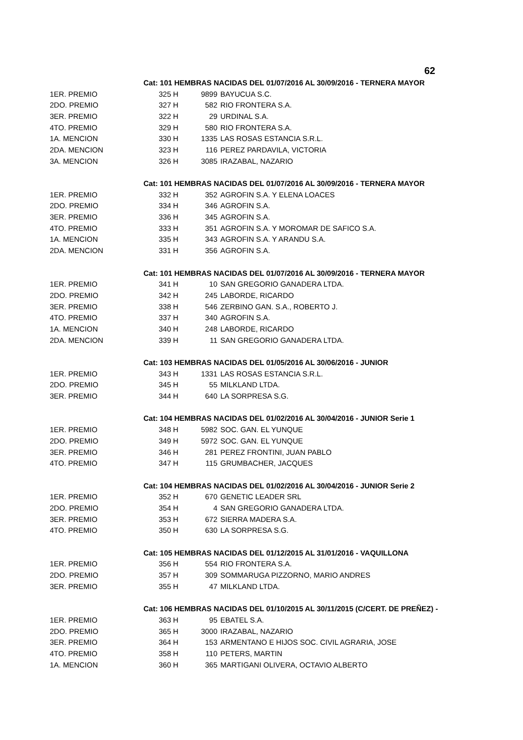62
| | Cat: 101 HEMBRAS NACIDAS DEL 01/07/2016 AL 30/09/2016 - TERNERA MAYOR | | | |
| 1ER. PREMIO | 325 | H | 9899 | BAYUCUA S.C. |
| 2DO. PREMIO | 327 | H | 582 | RIO FRONTERA S.A. |
| 3ER. PREMIO | 322 | H | 29 | URDINAL S.A. |
| 4TO. PREMIO | 329 | H | 580 | RIO FRONTERA S.A. |
| 1A. MENCION | 330 | H | 1335 | LAS ROSAS ESTANCIA S.R.L. |
| 2DA. MENCION | 323 | H | 116 | PEREZ PARDAVILA, VICTORIA |
| 3A. MENCION | 326 | H | 3085 | IRAZABAL, NAZARIO |
| | Cat: 101 HEMBRAS NACIDAS DEL 01/07/2016 AL 30/09/2016 - TERNERA MAYOR | | | |
| 1ER. PREMIO | 332 | H | 352 | AGROFIN S.A. Y ELENA LOACES |
| 2DO. PREMIO | 334 | H | 346 | AGROFIN S.A. |
| 3ER. PREMIO | 336 | H | 345 | AGROFIN S.A. |
| 4TO. PREMIO | 333 | H | 351 | AGROFIN S.A. Y MOROMAR DE SAFICO S.A. |
| 1A. MENCION | 335 | H | 343 | AGROFIN S.A. Y ARANDU S.A. |
| 2DA. MENCION | 331 | H | 356 | AGROFIN S.A. |
| | Cat: 101 HEMBRAS NACIDAS DEL 01/07/2016 AL 30/09/2016 - TERNERA MAYOR | | | |
| 1ER. PREMIO | 341 | H | 10 | SAN GREGORIO GANADERA LTDA. |
| 2DO. PREMIO | 342 | H | 245 | LABORDE, RICARDO |
| 3ER. PREMIO | 338 | H | 546 | ZERBINO GAN. S.A., ROBERTO J. |
| 4TO. PREMIO | 337 | H | 340 | AGROFIN S.A. |
| 1A. MENCION | 340 | H | 248 | LABORDE, RICARDO |
| 2DA. MENCION | 339 | H | 11 | SAN GREGORIO GANADERA LTDA. |
| | Cat: 103 HEMBRAS NACIDAS DEL 01/05/2016 AL 30/06/2016 - JUNIOR | | | |
| 1ER. PREMIO | 343 | H | 1331 | LAS ROSAS ESTANCIA S.R.L. |
| 2DO. PREMIO | 345 | H | 55 | MILKLAND LTDA. |
| 3ER. PREMIO | 344 | H | 640 | LA SORPRESA S.G. |
| | Cat: 104 HEMBRAS NACIDAS DEL 01/02/2016 AL 30/04/2016 - JUNIOR Serie 1 | | | |
| 1ER. PREMIO | 348 | H | 5982 | SOC. GAN. EL YUNQUE |
| 2DO. PREMIO | 349 | H | 5972 | SOC. GAN. EL YUNQUE |
| 3ER. PREMIO | 346 | H | 281 | PEREZ FRONTINI, JUAN PABLO |
| 4TO. PREMIO | 347 | H | 115 | GRUMBACHER, JACQUES |
| | Cat: 104 HEMBRAS NACIDAS DEL 01/02/2016 AL 30/04/2016 - JUNIOR Serie 2 | | | |
| 1ER. PREMIO | 352 | H | 670 | GENETIC LEADER SRL |
| 2DO. PREMIO | 354 | H | 4 | SAN GREGORIO GANADERA LTDA. |
| 3ER. PREMIO | 353 | H | 672 | SIERRA MADERA S.A. |
| 4TO. PREMIO | 350 | H | 630 | LA SORPRESA S.G. |
| | Cat: 105 HEMBRAS NACIDAS DEL 01/12/2015 AL 31/01/2016 - VAQUILLONA | | | |
| 1ER. PREMIO | 356 | H | 554 | RIO FRONTERA S.A. |
| 2DO. PREMIO | 357 | H | 309 | SOMMARUGA PIZZORNO, MARIO ANDRES |
| 3ER. PREMIO | 355 | H | 47 | MILKLAND LTDA. |
| | Cat: 106 HEMBRAS NACIDAS DEL 01/10/2015 AL 30/11/2015 (C/CERT. DE PREÑEZ) - | | | |
| 1ER. PREMIO | 363 | H | 95 | EBATEL S.A. |
| 2DO. PREMIO | 365 | H | 3000 | IRAZABAL, NAZARIO |
| 3ER. PREMIO | 364 | H | 153 | ARMENTANO E HIJOS SOC. CIVIL AGRARIA, JOSE |
| 4TO. PREMIO | 358 | H | 110 | PETERS, MARTIN |
| 1A. MENCION | 360 | H | 365 | MARTIGANI OLIVERA, OCTAVIO ALBERTO |